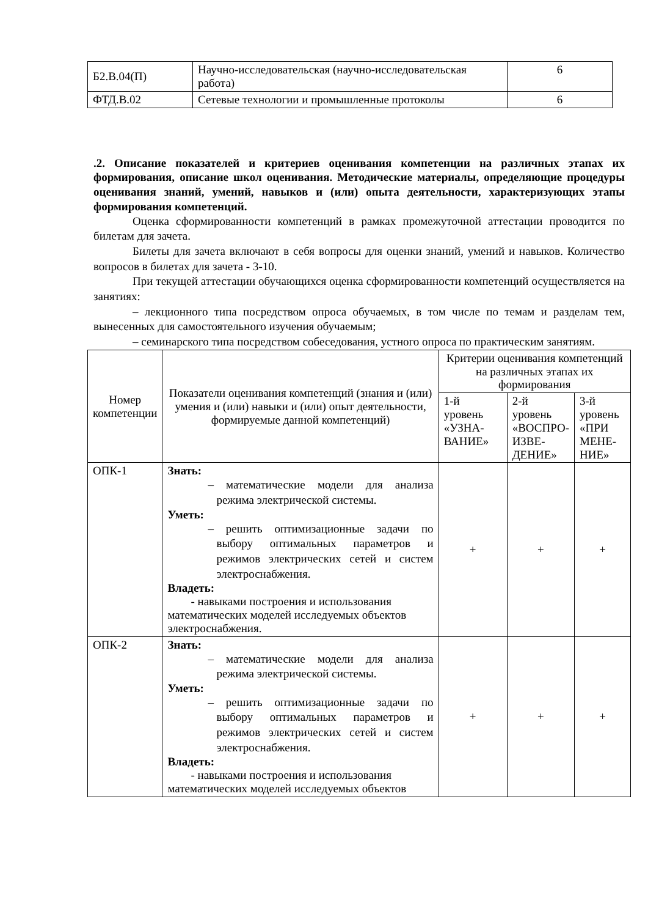| Б2.В.04(П) | Научно-исследовательская (научно-исследовательская работа) | 6 |
| ФТД.В.02 | Сетевые технологии и промышленные протоколы | 6 |
.2. Описание показателей и критериев оценивания компетенции на различных этапах их формирования, описание школ оценивания. Методические материалы, определяющие процедуры оценивания знаний, умений, навыков и (или) опыта деятельности, характеризующих этапы формирования компетенций.
Оценка сформированности компетенций в рамках промежуточной аттестации проводится по билетам для зачета.
Билеты для зачета включают в себя вопросы для оценки знаний, умений и навыков. Количество вопросов в билетах для зачета - 3-10.
При текущей аттестации обучающихся оценка сформированности компетенций осуществляется на занятиях:
– лекционного типа посредством опроса обучаемых, в том числе по темам и разделам тем, вынесенных для самостоятельного изучения обучаемым;
– семинарского типа посредством собеседования, устного опроса по практическим занятиям.
| Номер компетенции | Показатели оценивания компетенций (знания и (или) умения и (или) навыки и (или) опыт деятельности, формируемые данной компетенций) | Критерии оценивания компетенций на различных этапах их формирования | | |
| --- | --- | --- | --- | --- |
| | | 1-й уровень «УЗНА-ВАНИЕ» | 2-й уровень «ВОСПРО-ИЗВЕ-ДЕНИЕ» | 3-й уровень «ПРИ МЕНЕ-НИЕ» |
| ОПК-1 | Знать: – математические модели для анализа режима электрической системы. Уметь: – решить оптимизационные задачи по выбору оптимальных параметров и режимов электрических сетей и систем электроснабжения. Владеть: - навыками построения и использования математических моделей исследуемых объектов электроснабжения. | + | + | + |
| ОПК-2 | Знать: – математические модели для анализа режима электрической системы. Уметь: – решить оптимизационные задачи по выбору оптимальных параметров и режимов электрических сетей и систем электроснабжения. Владеть: - навыками построения и использования математических моделей исследуемых объектов | + | + | + |